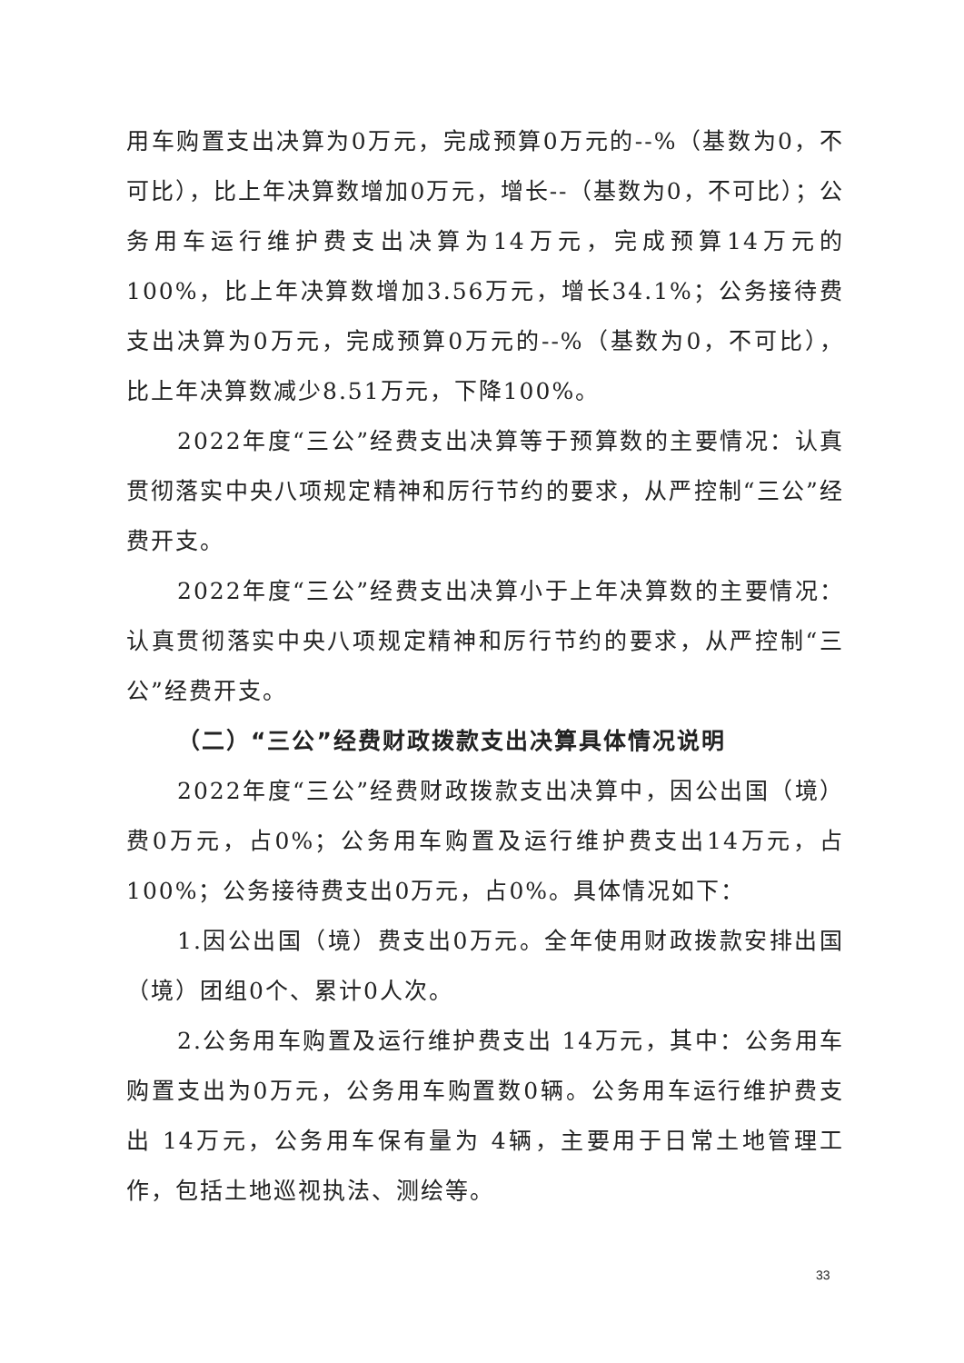用车购置支出决算为0万元，完成预算0万元的--%（基数为0，不可比），比上年决算数增加0万元，增长--（基数为0，不可比）；公务用车运行维护费支出决算为14万元，完成预算14万元的100%，比上年决算数增加3.56万元，增长34.1%；公务接待费支出决算为0万元，完成预算0万元的--%（基数为0，不可比），比上年决算数减少8.51万元，下降100%。
2022年度“三公”经费支出决算等于预算数的主要情况：认真贯彻落实中央八项规定精神和厉行节约的要求，从严控制“三公”经费开支。
2022年度“三公”经费支出决算小于上年决算数的主要情况：认真贯彻落实中央八项规定精神和厉行节约的要求，从严控制“三公”经费开支。
（二）“三公”经费财政拨款支出决算具体情况说明
2022年度“三公”经费财政拨款支出决算中，因公出国（境）费0万元，占0%；公务用车购置及运行维护费支出14万元，占100%；公务接待费支出0万元，占0%。具体情况如下：
1.因公出国（境）费支出0万元。全年使用财政拨款安排出国（境）团组0个、累计0人次。
2.公务用车购置及运行维护费支出 14万元，其中：公务用车购置支出为0万元，公务用车购置数0辆。公务用车运行维护费支出 14万元，公务用车保有量为 4辆，主要用于日常土地管理工作，包括土地巡视执法、测绘等。
33